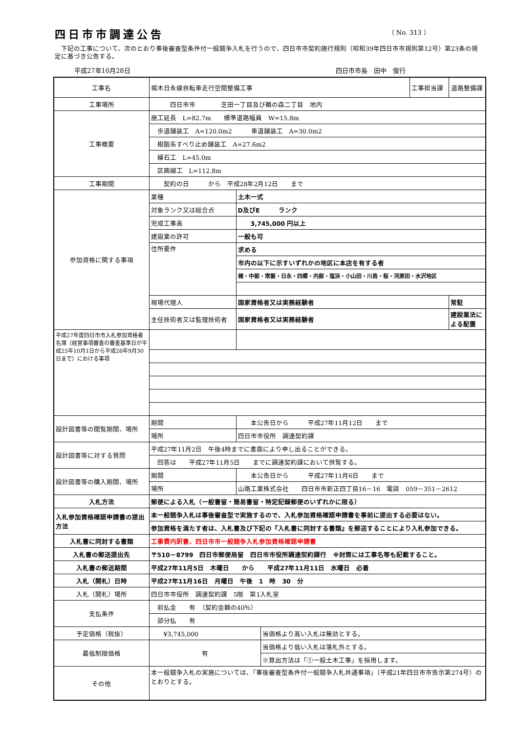四日市市調達公告 （ No. 313 ）
　下記の工事について、次のとおり事後審査型条件付一般競争入札を行うので、四日市市契約施行規則（昭和39年四日市市規則第12号）第23条の規定に基づき公告する。
平成27年10月28日 四日市市長　田中　俊行
| 工事名 | 堀木日永線自転車走行空間整備工事 | | | 工事担当課 | 道路整備課 |
| 工事場所 | 四日市市 芝田一丁目及び鵜の森二丁目 地内 | | | | |
| 工事概要 | 施工延長 L=82.7m 標準道路幅員 W=15.8m | | | | |
| | 歩道舗装工 A=120.0m2 車道舗装工 A=30.0m2 | | | | |
| | 樹脂系すべり止め舗装工 A=27.6m2 | | | | |
| | 縁石工 L=45.0m | | | | |
| | 区画線工 L=112.8m | | | | |
| 工事期間 | 契約の日 から 平成28年2月12日 まで | | | | |
| 参加資格に関する事項 | 業種 | 土木一式 | | | |
| | 対象ランク又は総合点 | D及びE ランク | | | |
| | 完成工事高 | 3,745,000 円以上 | | | |
| | 建設業の許可 | 一般も可 | | | |
| | 住所要件 | 求める | | | |
| | | 市内の以下に示すいずれかの地区に本店を有する者 | | | |
| | | 楠・中部・常磐・日永・四郷・内部・塩浜・小山田・川島・桜・河原田・水沢地区 | | | |
| | 現場代理人 | 国家資格者又は実務経験者 | | | 常駐 |
| | 主任技術者又は監理技術者 | 国家資格者又は実務経験者 | | | 建設業法による配置 |
| 平成27年度四日市市入札参加資格者名簿（経営事項審査の審査基準日が平成25年10月1日から平成26年9月30日まで）における事項 | | | | | |
| 設計図書等の閲覧期間、場所 | 期間 | 本公告日から 平成27年11月12日 まで | | | |
| | 場所 | 四日市市役所 調達契約課 | | | |
| 設計図書等に対する質問 | 平成27年11月2日 午後4時までに書面により申し出ることができる。 | | | | |
| | 回答は 平成27年11月5日 までに調達契約課において供覧する。 | | | | |
| 設計図書等の購入期間、場所 | 期間 | 本公告日から 平成27年11月6日 まで | | | |
| | 場所 | 山路工業株式会社 四日市市新正四丁目16－16 電話 059－351－2612 | | | |
| 入札方法 | 郵便による入札（一般書留・簡易書留・特定記録郵便のいずれかに限る） | | | | |
| 入札参加資格確認申請書の提出方法 | 本一般競争入札は事後審査型で実施するので、入札参加資格確認申請書を事前に提出する必要はない。 | | | | |
| | 参加資格を満たす者は、入札書及び下記の『入札書に同封する書類』を郵送することにより入札参加できる。 | | | | |
| 入札書に同封する書類 | 工事費内訳書、四日市市一般競争入札参加資格確認申請書 | | | | |
| 入札書の郵送提出先 | 〒510－8799 四日市郵便局留 四日市市役所調達契約課行 ※封筒には工事名等も記載すること。 | | | | |
| 入札書の郵送期間 | 平成27年11月5日 木曜日 から 平成27年11月11日 水曜日 必着 | | | | |
| 入札（開札）日時 | 平成27年11月16日 月曜日 午後 1 時 30 分 | | | | |
| 入札（開札）場所 | 四日市市役所 調達契約課 5階 第1入札室 | | | | |
| 支払条件 | 前払金 有 （契約金額の40％） | | | | |
| | 部分払 有 | | | | |
| 予定価格（税抜） | ¥3,745,000 | | 当価格より高い入札は無効とする。 | | |
| 最低制限価格 | 有 | | 当価格より低い入札は落札外とする。 | | |
| | | | ※算出方法は「①一般土木工事」を採用します。 | | |
| その他 | 本一般競争入札の実施については、「事後審査型条件付一般競争入札共通事項」（平成21年四日市市告示第274号）のとおりとする。 | | | | |